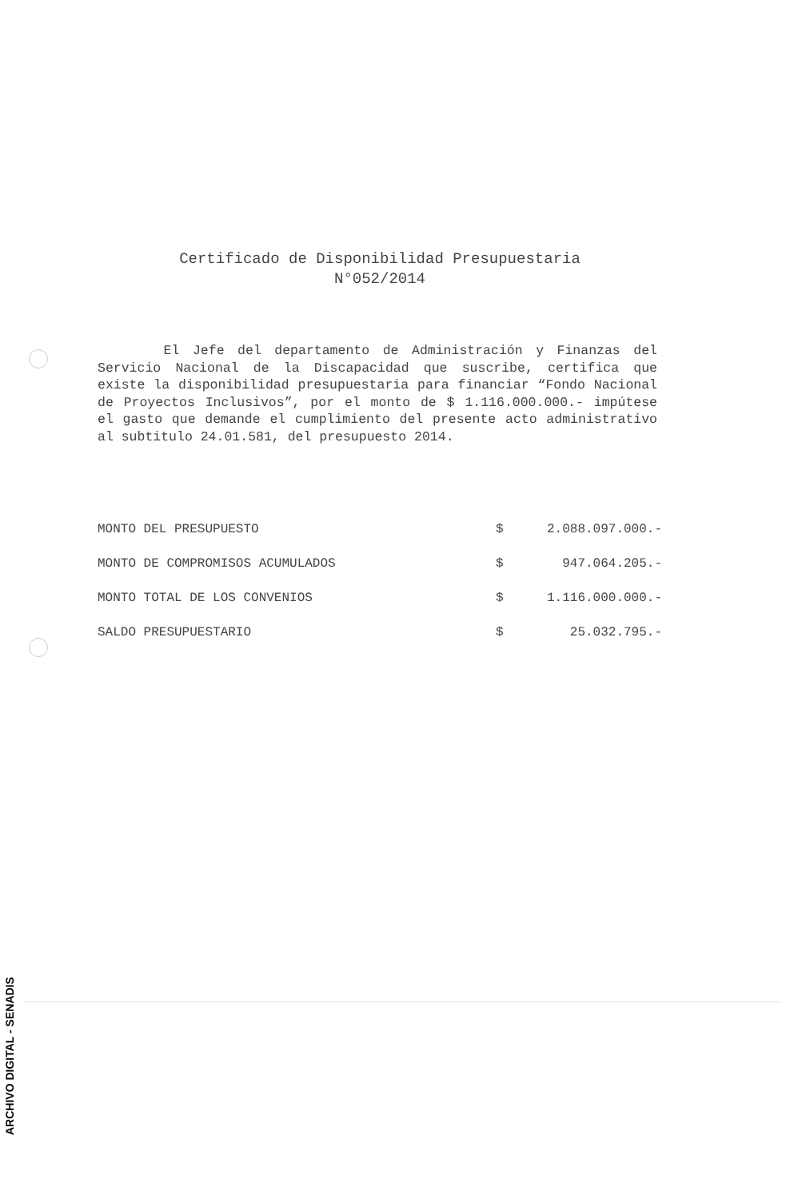Certificado de Disponibilidad Presupuestaria
N°052/2014
El Jefe del departamento de Administración y Finanzas del Servicio Nacional de la Discapacidad que suscribe, certifica que existe la disponibilidad presupuestaria para financiar “Fondo Nacional de Proyectos Inclusivos”, por el monto de $ 1.116.000.000.- impútese el gasto que demande el cumplimiento del presente acto administrativo al subtitulo 24.01.581, del presupuesto 2014.
| MONTO DEL PRESUPUESTO | $ | 2.088.097.000.- |
| MONTO DE COMPROMISOS ACUMULADOS | $ | 947.064.205.- |
| MONTO TOTAL DE LOS CONVENIOS | $ | 1.116.000.000.- |
| SALDO PRESUPUESTARIO | $ | 25.032.795.- |
ARCHIVO DIGITAL - SENADIS